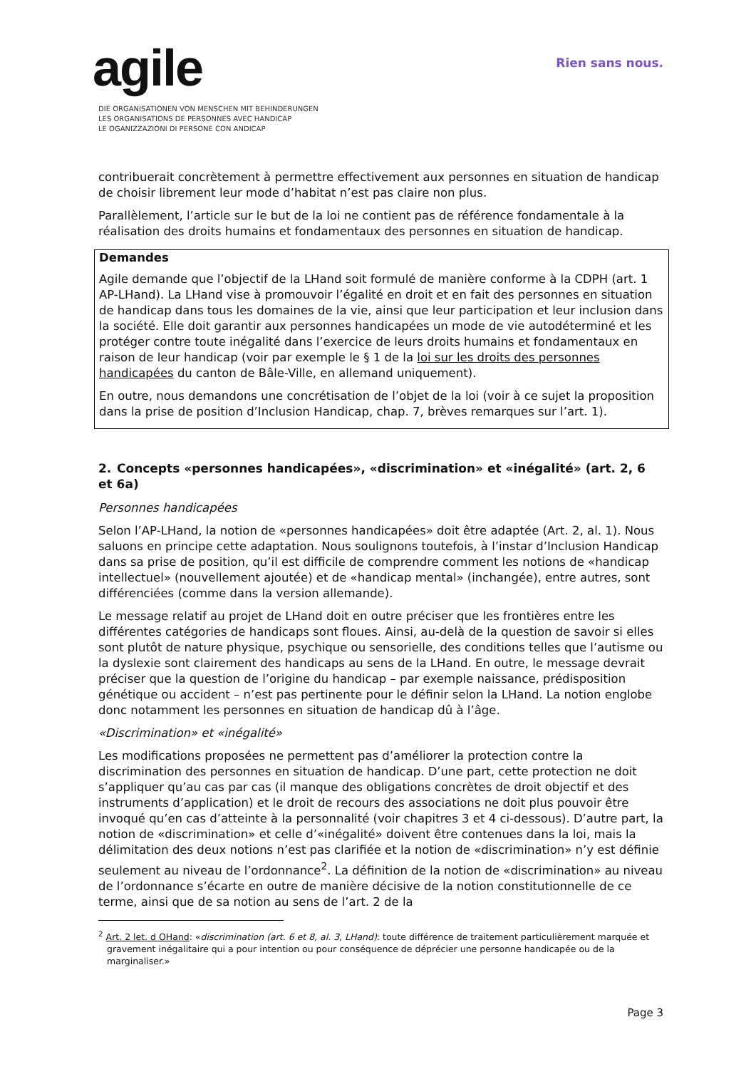agile
DIE ORGANISATIONEN VON MENSCHEN MIT BEHINDERUNGEN
LES ORGANISATIONS DE PERSONNES AVEC HANDICAP
LE OGANIZZAZIONI DI PERSONE CON ANDICAP
Rien sans nous.
contribuerait concrètement à permettre effectivement aux personnes en situation de handicap de choisir librement leur mode d’habitat n’est pas claire non plus.
Parallèlement, l’article sur le but de la loi ne contient pas de référence fondamentale à la réalisation des droits humains et fondamentaux des personnes en situation de handicap.
Demandes
Agile demande que l’objectif de la LHand soit formulé de manière conforme à la CDPH (art. 1 AP-LHand). La LHand vise à promouvoir l’égalité en droit et en fait des personnes en situation de handicap dans tous les domaines de la vie, ainsi que leur participation et leur inclusion dans la société. Elle doit garantir aux personnes handicapées un mode de vie autodéterminé et les protéger contre toute inégalité dans l’exercice de leurs droits humains et fondamentaux en raison de leur handicap (voir par exemple le § 1 de la loi sur les droits des personnes handicapées du canton de Bâle-Ville, en allemand uniquement).
En outre, nous demandons une concrétisation de l’objet de la loi (voir à ce sujet la proposition dans la prise de position d’Inclusion Handicap, chap. 7, brèves remarques sur l’art. 1).
2. Concepts «personnes handicapées», «discrimination» et «inégalité» (art. 2, 6 et 6a)
Personnes handicapées
Selon l’AP-LHand, la notion de «personnes handicapées» doit être adaptée (Art. 2, al. 1). Nous saluons en principe cette adaptation. Nous soulignons toutefois, à l’instar d’Inclusion Handicap dans sa prise de position, qu’il est difficile de comprendre comment les notions de «handicap intellectuel» (nouvellement ajoutée) et de «handicap mental» (inchangée), entre autres, sont différenciées (comme dans la version allemande).
Le message relatif au projet de LHand doit en outre préciser que les frontières entre les différentes catégories de handicaps sont floues. Ainsi, au-delà de la question de savoir si elles sont plutôt de nature physique, psychique ou sensorielle, des conditions telles que l’autisme ou la dyslexie sont clairement des handicaps au sens de la LHand. En outre, le message devrait préciser que la question de l’origine du handicap – par exemple naissance, prédisposition génétique ou accident – n’est pas pertinente pour le définir selon la LHand. La notion englobe donc notamment les personnes en situation de handicap dû à l’âge.
«Discrimination» et «inégalité»
Les modifications proposées ne permettent pas d’améliorer la protection contre la discrimination des personnes en situation de handicap. D’une part, cette protection ne doit s’appliquer qu’au cas par cas (il manque des obligations concrètes de droit objectif et des instruments d’application) et le droit de recours des associations ne doit plus pouvoir être invoqué qu’en cas d’atteinte à la personnalité (voir chapitres 3 et 4 ci-dessous). D’autre part, la notion de «discrimination» et celle d’«inégalité» doivent être contenues dans la loi, mais la délimitation des deux notions n’est pas clarifiée et la notion de «discrimination» n’y est définie seulement au niveau de l’ordonnance<sup>2</sup>. La définition de la notion de «discrimination» au niveau de l’ordonnance s’écarte en outre de manière décisive de la notion constitutionnelle de ce terme, ainsi que de sa notion au sens de l’art. 2 de la
<sup>2</sup> Art. 2 let. d OHand: «discrimination (art. 6 et 8, al. 3, LHand): toute différence de traitement particulièrement marquée et gravement inégalitaire qui a pour intention ou pour conséquence de déprécier une personne handicapée ou de la marginaliser.»
Page 3